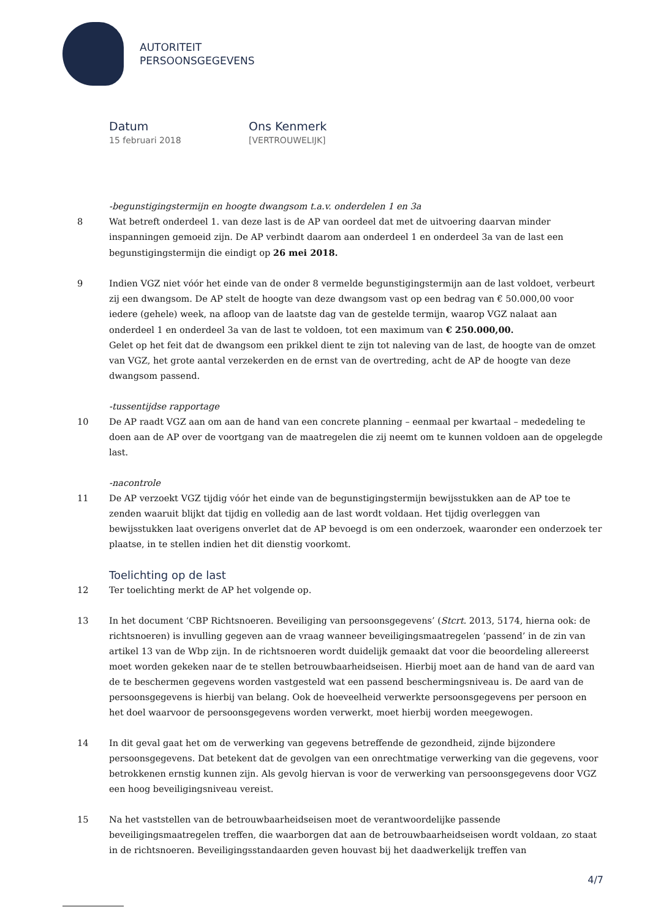AUTORITEIT
PERSOONSGEGEVENS
Datum
15 februari 2018
Ons Kenmerk
[VERTROUWELIJK]
-begunstigingstermijn en hoogte dwangsom t.a.v. onderdelen 1 en 3a
8 Wat betreft onderdeel 1. van deze last is de AP van oordeel dat met de uitvoering daarvan minder inspanningen gemoeid zijn. De AP verbindt daarom aan onderdeel 1 en onderdeel 3a van de last een begunstigingstermijn die eindigt op 26 mei 2018.
9 Indien VGZ niet vóór het einde van de onder 8 vermelde begunstigingstermijn aan de last voldoet, verbeurt zij een dwangsom. De AP stelt de hoogte van deze dwangsom vast op een bedrag van € 50.000,00 voor iedere (gehele) week, na afloop van de laatste dag van de gestelde termijn, waarop VGZ nalaat aan onderdeel 1 en onderdeel 3a van de last te voldoen, tot een maximum van € 250.000,00.
Gelet op het feit dat de dwangsom een prikkel dient te zijn tot naleving van de last, de hoogte van de omzet van VGZ, het grote aantal verzekerden en de ernst van de overtreding, acht de AP de hoogte van deze dwangsom passend.
-tussentijdse rapportage
10 De AP raadt VGZ aan om aan de hand van een concrete planning – eenmaal per kwartaal – mededeling te doen aan de AP over de voortgang van de maatregelen die zij neemt om te kunnen voldoen aan de opgelegde last.
-nacontrole
11 De AP verzoekt VGZ tijdig vóór het einde van de begunstigingstermijn bewijsstukken aan de AP toe te zenden waaruit blijkt dat tijdig en volledig aan de last wordt voldaan. Het tijdig overleggen van bewijsstukken laat overigens onverlet dat de AP bevoegd is om een onderzoek, waaronder een onderzoek ter plaatse, in te stellen indien het dit dienstig voorkomt.
Toelichting op de last
12 Ter toelichting merkt de AP het volgende op.
13 In het document ‘CBP Richtsnoeren. Beveiliging van persoonsgegevens’ (Stcrt. 2013, 5174, hierna ook: de richtsnoeren) is invulling gegeven aan de vraag wanneer beveiligingsmaatregelen ‘passend’ in de zin van artikel 13 van de Wbp zijn. In de richtsnoeren wordt duidelijk gemaakt dat voor die beoordeling allereerst moet worden gekeken naar de te stellen betrouwbaarheidseisen. Hierbij moet aan de hand van de aard van de te beschermen gegevens worden vastgesteld wat een passend beschermingsniveau is. De aard van de persoonsgegevens is hierbij van belang. Ook de hoeveelheid verwerkte persoonsgegevens per persoon en het doel waarvoor de persoonsgegevens worden verwerkt, moet hierbij worden meegewogen.
14 In dit geval gaat het om de verwerking van gegevens betreffende de gezondheid, zijnde bijzondere persoonsgegevens. Dat betekent dat de gevolgen van een onrechtmatige verwerking van die gegevens, voor betrokkenen ernstig kunnen zijn. Als gevolg hiervan is voor de verwerking van persoonsgegevens door VGZ een hoog beveiligingsniveau vereist.
15 Na het vaststellen van de betrouwbaarheidseisen moet de verantwoordelijke passende beveiligingsmaatregelen treffen, die waarborgen dat aan de betrouwbaarheidseisen wordt voldaan, zo staat in de richtsnoeren. Beveiligingsstandaarden geven houvast bij het daadwerkelijk treffen van
4/7